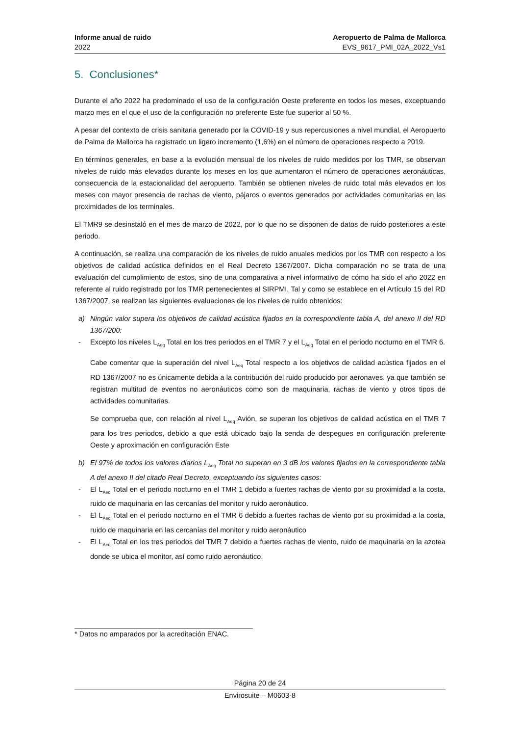Informe anual de ruido
2022
Aeropuerto de Palma de Mallorca
EVS_9617_PMI_02A_2022_Vs1
5. Conclusiones*
Durante el año 2022 ha predominado el uso de la configuración Oeste preferente en todos los meses, exceptuando marzo mes en el que el uso de la configuración no preferente Este fue superior al 50 %.
A pesar del contexto de crisis sanitaria generado por la COVID-19 y sus repercusiones a nivel mundial, el Aeropuerto de Palma de Mallorca ha registrado un ligero incremento (1,6%) en el número de operaciones respecto a 2019.
En términos generales, en base a la evolución mensual de los niveles de ruido medidos por los TMR, se observan niveles de ruido más elevados durante los meses en los que aumentaron el número de operaciones aeronáuticas, consecuencia de la estacionalidad del aeropuerto. También se obtienen niveles de ruido total más elevados en los meses con mayor presencia de rachas de viento, pájaros o eventos generados por actividades comunitarias en las proximidades de los terminales.
El TMR9 se desinstaló en el mes de marzo de 2022, por lo que no se disponen de datos de ruido posteriores a este periodo.
A continuación, se realiza una comparación de los niveles de ruido anuales medidos por los TMR con respecto a los objetivos de calidad acústica definidos en el Real Decreto 1367/2007. Dicha comparación no se trata de una evaluación del cumplimiento de estos, sino de una comparativa a nivel informativo de cómo ha sido el año 2022 en referente al ruido registrado por los TMR pertenecientes al SIRPMI. Tal y como se establece en el Artículo 15 del RD 1367/2007, se realizan las siguientes evaluaciones de los niveles de ruido obtenidos:
a) Ningún valor supera los objetivos de calidad acústica fijados en la correspondiente tabla A, del anexo II del RD 1367/200:
- Excepto los niveles L<sub>Aeq</sub> Total en los tres periodos en el TMR 7 y el L<sub>Aeq</sub> Total en el periodo nocturno en el TMR 6.
Cabe comentar que la superación del nivel L<sub>Aeq</sub> Total respecto a los objetivos de calidad acústica fijados en el RD 1367/2007 no es únicamente debida a la contribución del ruido producido por aeronaves, ya que también se registran multitud de eventos no aeronáuticos como son de maquinaria, rachas de viento y otros tipos de actividades comunitarias.
Se comprueba que, con relación al nivel L<sub>Aeq</sub> Avión, se superan los objetivos de calidad acústica en el TMR 7 para los tres periodos, debido a que está ubicado bajo la senda de despegues en configuración preferente Oeste y aproximación en configuración Este
b) El 97% de todos los valores diarios L<sub>Aeq</sub> Total no superan en 3 dB los valores fijados en la correspondiente tabla A del anexo II del citado Real Decreto, exceptuando los siguientes casos:
- El L<sub>Aeq</sub> Total en el periodo nocturno en el TMR 1 debido a fuertes rachas de viento por su proximidad a la costa, ruido de maquinaria en las cercanías del monitor y ruido aeronáutico.
- El L<sub>Aeq</sub> Total en el periodo nocturno en el TMR 6 debido a fuertes rachas de viento por su proximidad a la costa, ruido de maquinaria en las cercanías del monitor y ruido aeronáutico
- El L<sub>Aeq</sub> Total en los tres periodos del TMR 7 debido a fuertes rachas de viento, ruido de maquinaria en la azotea donde se ubica el monitor, así como ruido aeronáutico.
* Datos no amparados por la acreditación ENAC.
Página 20 de 24
Envirosuite – M0603-8